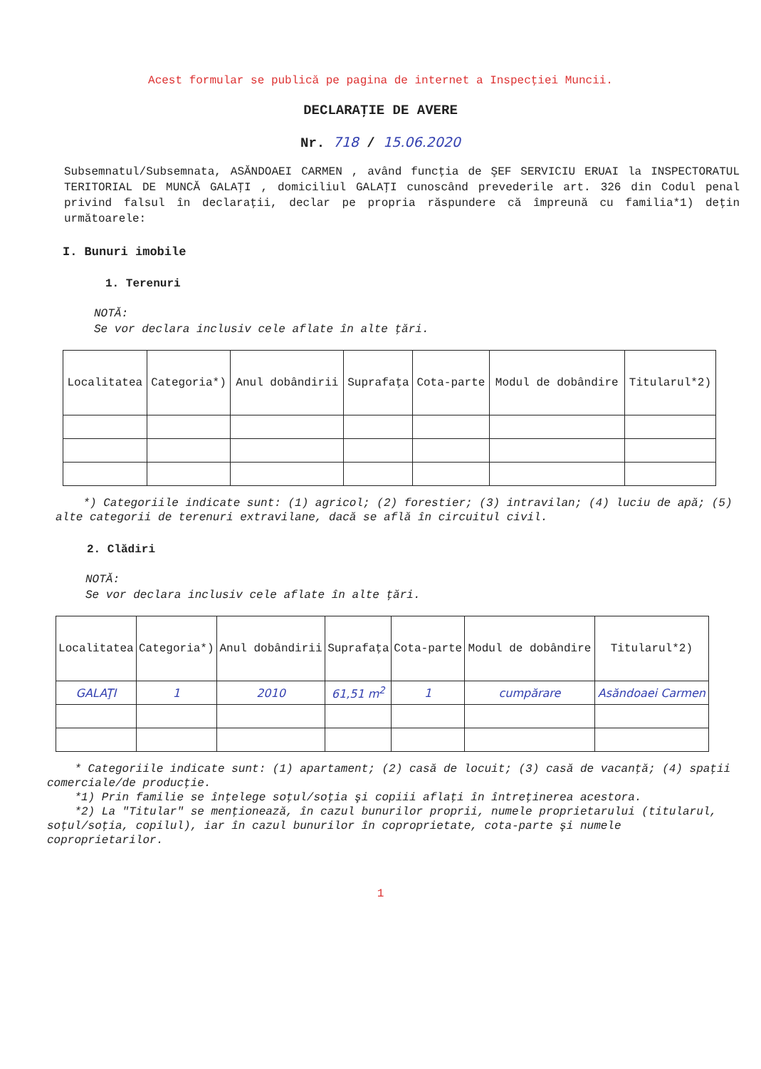Acest formular se publică pe pagina de internet a Inspecţiei Muncii.
DECLARAŢIE DE AVERE
Nr. 718 / 15.06.2020
Subsemnatul/Subsemnata, ASĂNDOAEI CARMEN , având funcţia de ŞEF SERVICIU ERUAI la INSPECTORATUL TERITORIAL DE MUNCĂ GALAŢI , domiciliul GALAŢI cunoscând prevederile art. 326 din Codul penal privind falsul în declaraţii, declar pe propria răspundere că împreună cu familia*1) deţin următoarele:
I. Bunuri imobile
1. Terenuri
NOTĂ:
Se vor declara inclusiv cele aflate în alte ţări.
| Localitatea | Categoria*) | Anul dobândirii | Suprafaţa | Cota-parte | Modul de dobândire | Titularul*2) |
| --- | --- | --- | --- | --- | --- | --- |
*) Categoriile indicate sunt: (1) agricol; (2) forestier; (3) intravilan; (4) luciu de apă; (5) alte categorii de terenuri extravilane, dacă se află în circuitul civil.
2. Clădiri
NOTĂ:
Se vor declara inclusiv cele aflate în alte ţări.
| Localitatea | Categoria*) | Anul dobândirii | Suprafaţa | Cota-parte | Modul de dobândire | Titularul*2) |
| --- | --- | --- | --- | --- | --- | --- |
| GALAŢI | 1 | 2010 | 61,51 m<sup>2</sup> | 1 | cumpărare | Asăndoaei Carmen |
* Categoriile indicate sunt: (1) apartament; (2) casă de locuit; (3) casă de vacanţă; (4) spaţii comerciale/de producţie.
*1) Prin familie se înţelege soţul/soţia şi copiii aflaţi în întreţinerea acestora.
*2) La "Titular" se menţionează, în cazul bunurilor proprii, numele proprietarului (titularul, soţul/soţia, copilul), iar în cazul bunurilor în coproprietate, cota-parte şi numele coproprietarilor.
1